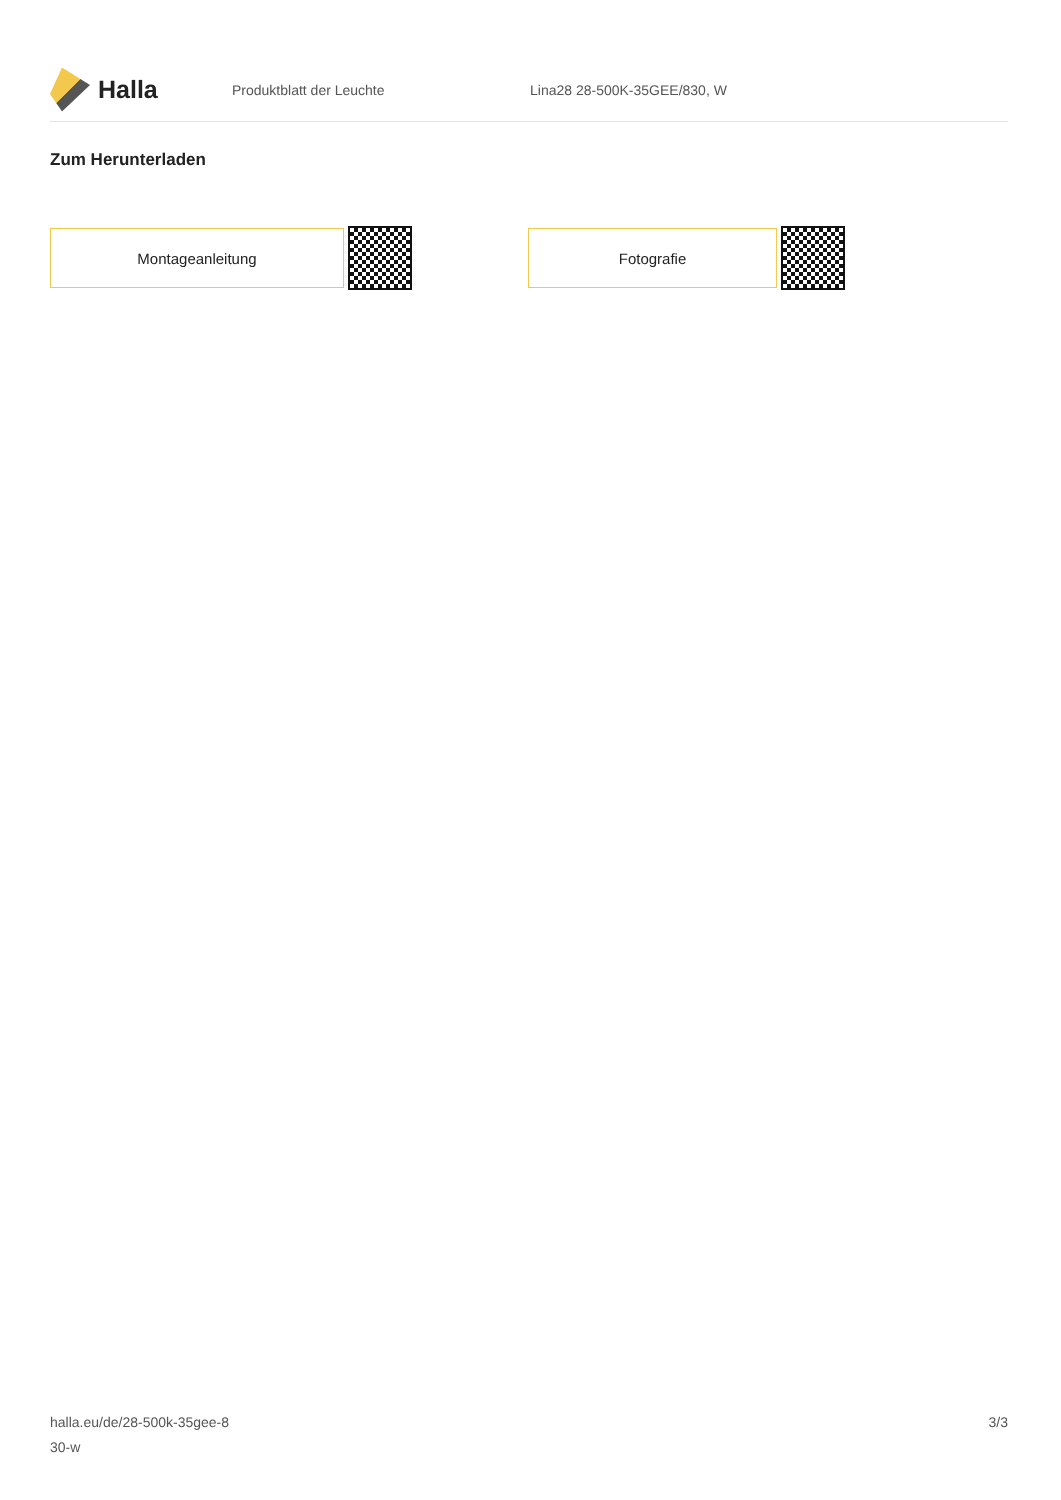Halla
Produktblatt der Leuchte Lina28 28-500K-35GEE/830, W
Zum Herunterladen
Montageanleitung Fotografie
halla.eu/de/28-500k-35gee-8
30-w
3/3